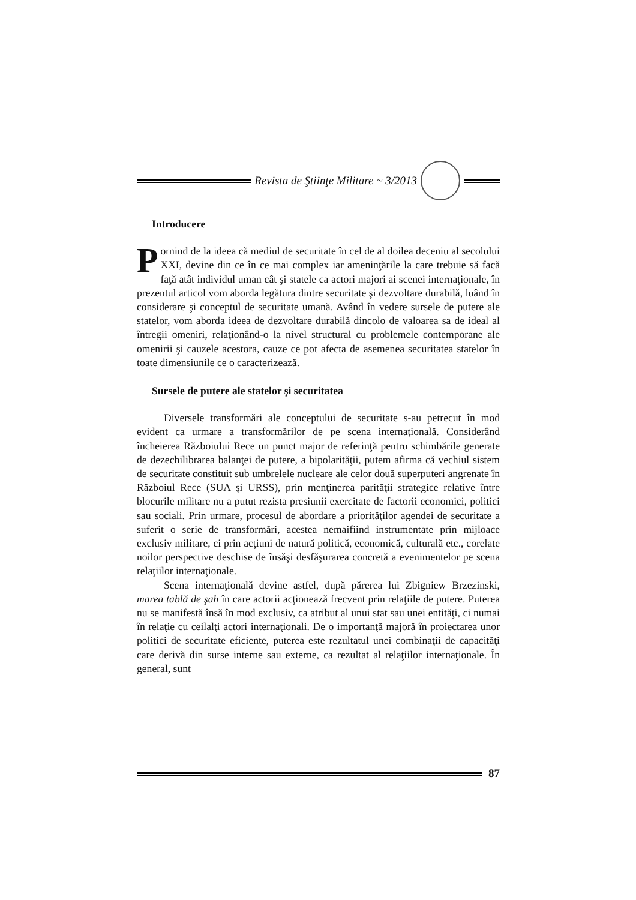Revista de Ştiinţe Militare ~ 3/2013
Introducere
Pornind de la ideea că mediul de securitate în cel de al doilea deceniu al secolului XXI, devine din ce în ce mai complex iar ameninţările la care trebuie să facă faţă atât individul uman cât şi statele ca actori majori ai scenei internaţionale, în prezentul articol vom aborda legătura dintre securitate şi dezvoltare durabilă, luând în considerare şi conceptul de securitate umană. Având în vedere sursele de putere ale statelor, vom aborda ideea de dezvoltare durabilă dincolo de valoarea sa de ideal al întregii omeniri, relaţionând-o la nivel structural cu problemele contemporane ale omenirii şi cauzele acestora, cauze ce pot afecta de asemenea securitatea statelor în toate dimensiunile ce o caracterizează.
Sursele de putere ale statelor şi securitatea
Diversele transformări ale conceptului de securitate s-au petrecut în mod evident ca urmare a transformărilor de pe scena internaţională. Considerând încheierea Războiului Rece un punct major de referinţă pentru schimbările generate de dezechilibrarea balanţei de putere, a bipolarităţii, putem afirma că vechiul sistem de securitate constituit sub umbrelele nucleare ale celor două superputeri angrenate în Războiul Rece (SUA şi URSS), prin menţinerea parităţii strategice relative între blocurile militare nu a putut rezista presiunii exercitate de factorii economici, politici sau sociali. Prin urmare, procesul de abordare a priorităţilor agendei de securitate a suferit o serie de transformări, acestea nemaifiind instrumentate prin mijloace exclusiv militare, ci prin acţiuni de natură politică, economică, culturală etc., corelate noilor perspective deschise de însăşi desfăşurarea concretă a evenimentelor pe scena relaţiilor internaţionale.
Scena internaţională devine astfel, după părerea lui Zbigniew Brzezinski, marea tablă de şah în care actorii acţionează frecvent prin relaţiile de putere. Puterea nu se manifestă însă în mod exclusiv, ca atribut al unui stat sau unei entităţi, ci numai în relaţie cu ceilalţi actori internaţionali. De o importanţă majoră în proiectarea unor politici de securitate eficiente, puterea este rezultatul unei combinaţii de capacităţi care derivă din surse interne sau externe, ca rezultat al relaţiilor internaţionale. În general, sunt
87